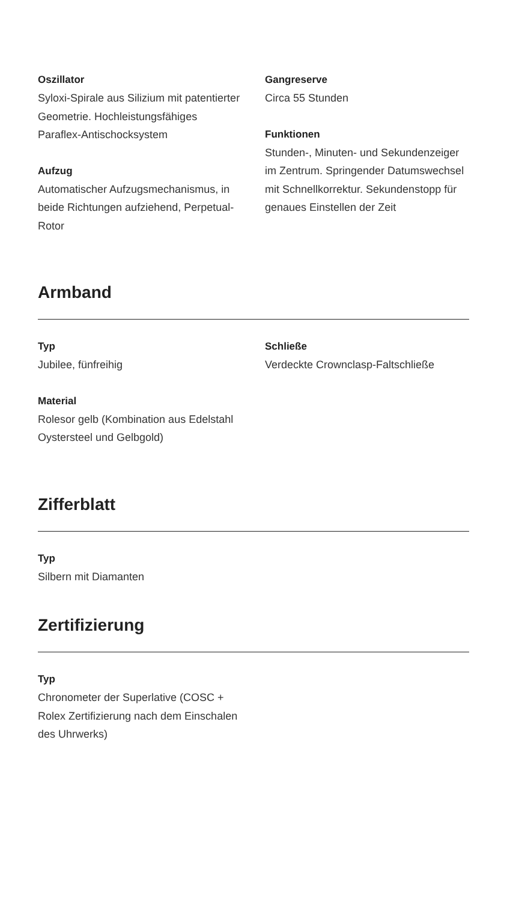Oszillator
Syloxi-Spirale aus Silizium mit patentierter Geometrie. Hochleistungsfähiges Paraflex-Antischocksystem
Aufzug
Automatischer Aufzugsmechanismus, in beide Richtungen aufziehend, Perpetual-Rotor
Gangreserve
Circa 55 Stunden
Funktionen
Stunden-, Minuten- und Sekundenzeiger im Zentrum. Springender Datumswechsel mit Schnellkorrektur. Sekundenstopp für genaues Einstellen der Zeit
Armband
Typ
Jubilee, fünfreihig
Material
Rolesor gelb (Kombination aus Edelstahl Oystersteel und Gelbgold)
Schließe
Verdeckte Crownclasp-Faltschließe
Zifferblatt
Typ
Silbern mit Diamanten
Zertifizierung
Typ
Chronometer der Superlative (COSC + Rolex Zertifizierung nach dem Einschalen des Uhrwerks)